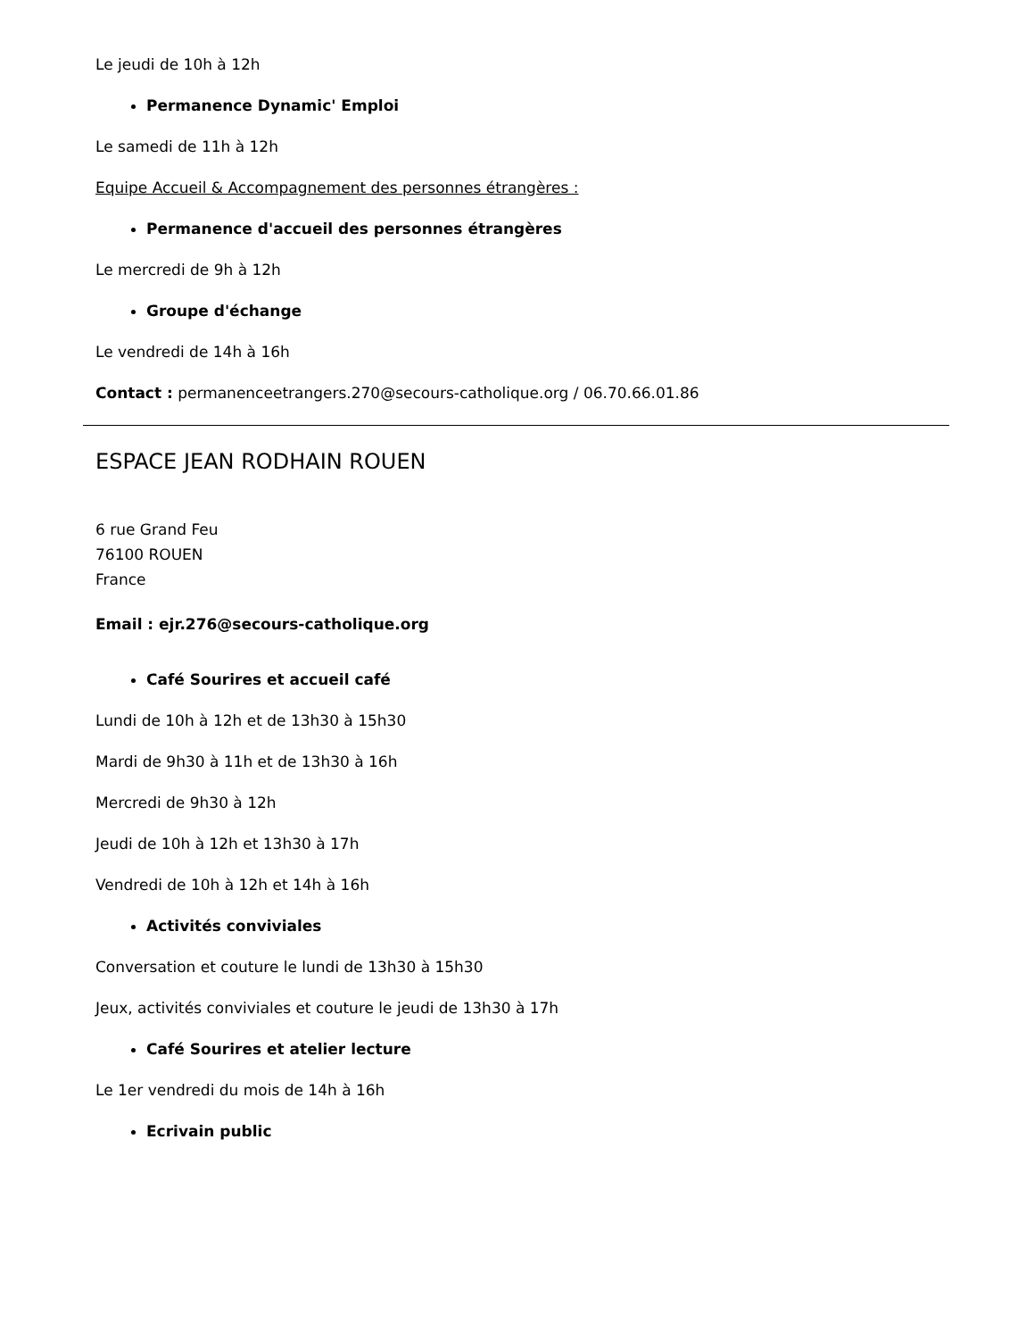Le jeudi de 10h à 12h
Permanence Dynamic' Emploi
Le samedi de 11h à 12h
Equipe Accueil & Accompagnement des personnes étrangères :
Permanence d'accueil des personnes étrangères
Le mercredi de 9h à 12h
Groupe d'échange
Le vendredi de 14h à 16h
Contact : permanenceetrangers.270@secours-catholique.org / 06.70.66.01.86
ESPACE JEAN RODHAIN ROUEN
6 rue Grand Feu
76100 ROUEN
France
Email : ejr.276@secours-catholique.org
Café Sourires et accueil café
Lundi de 10h à 12h et de 13h30 à 15h30
Mardi de 9h30 à 11h et de 13h30 à 16h
Mercredi de 9h30 à 12h
Jeudi de 10h à 12h et 13h30 à 17h
Vendredi de 10h à 12h et 14h à 16h
Activités conviviales
Conversation et couture le lundi de 13h30 à 15h30
Jeux, activités conviviales et couture le jeudi de 13h30 à 17h
Café Sourires et atelier lecture
Le 1er vendredi du mois de 14h à 16h
Ecrivain public